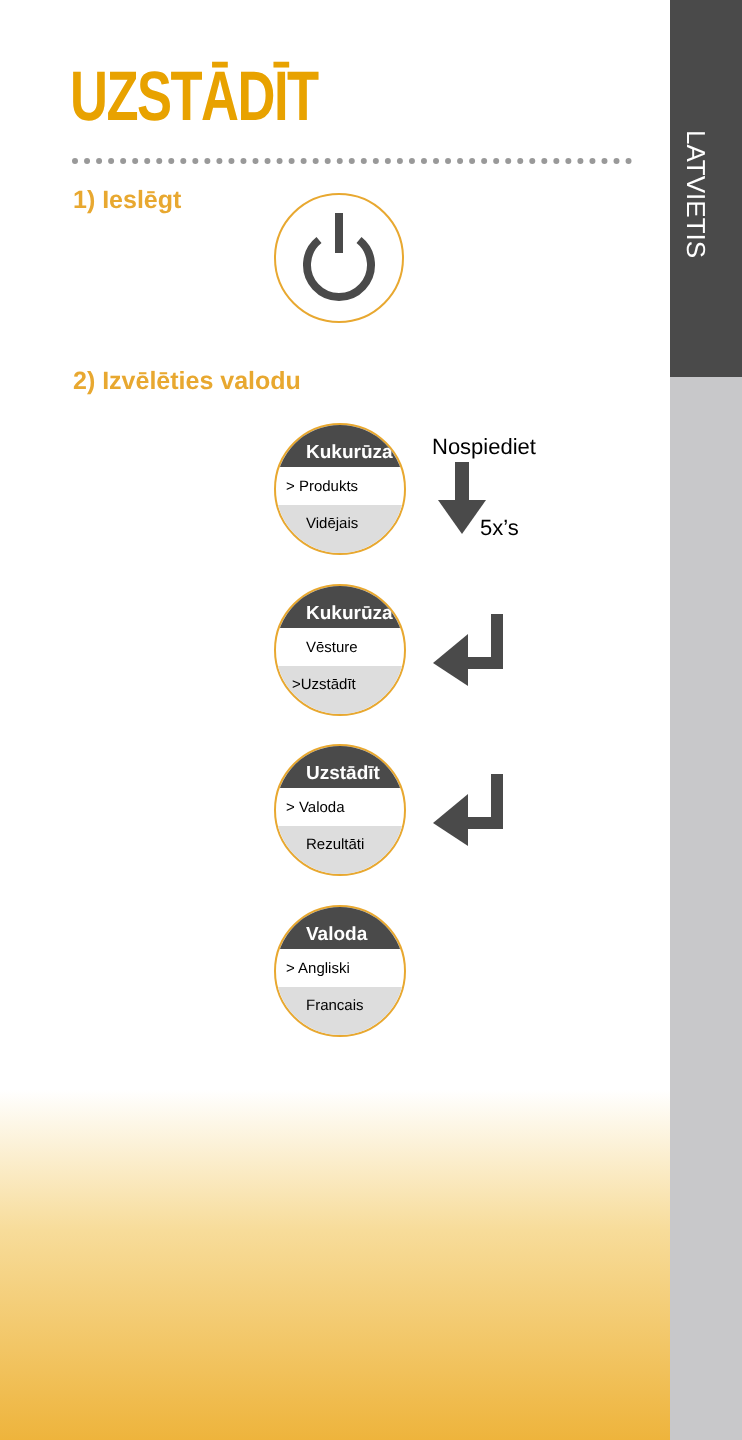LATVIETIS
UZSTĀDĪT
1) Ieslēgt
2) Izvēlēties valodu
Kukurūza
> Produkts
Vidējais
Nospiediet
5x’s
Kukurūza
Vēsture
>Uzstādīt
Uzstādīt
> Valoda
Rezultāti
Valoda
> Angliski
Francais